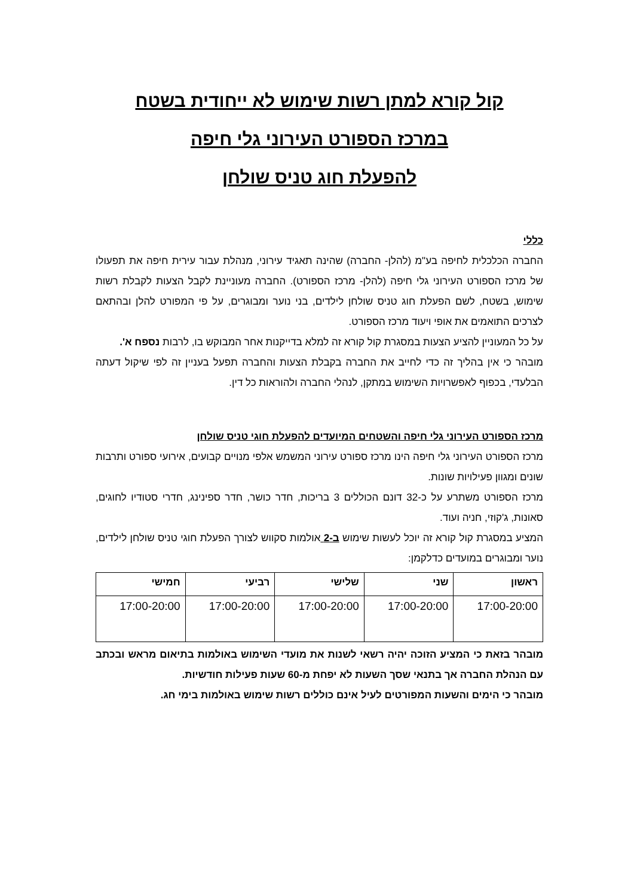קול קורא למתן רשות שימוש לא ייחודית בשטח
במרכז הספורט העירוני גלי חיפה
להפעלת חוג טניס שולחן
כללי
החברה הכלכלית לחיפה בע"מ (להלן- החברה) שהינה תאגיד עירוני, מנהלת עבור עירית חיפה את תפעולו של מרכז הספורט העירוני גלי חיפה (להלן- מרכז הספורט). החברה מעוניינת לקבל הצעות לקבלת רשות שימוש, בשטח, לשם הפעלת חוג טניס שולחן לילדים, בני נוער ומבוגרים, על פי המפורט להלן ובהתאם לצרכים התואמים את אופי ויעוד מרכז הספורט.
על כל המעוניין להציע הצעות במסגרת קול קורא זה למלא בדייקנות אחר המבוקש בו, לרבות נספח א'.
מובהר כי אין בהליך זה כדי לחייב את החברה בקבלת הצעות והחברה תפעל בעניין זה לפי שיקול דעתה הבלעדי, בכפוף לאפשרויות השימוש במתקן, לנהלי החברה ולהוראות כל דין.
מרכז הספורט העירוני גלי חיפה והשטחים המיועדים להפעלת חוגי טניס שולחן
מרכז הספורט העירוני גלי חיפה הינו מרכז ספורט עירוני המשמש אלפי מנויים קבועים, אירועי ספורט ותרבות שונים ומגוון פעילויות שונות.
מרכז הספורט משתרע על כ-32 דונם הכוללים 3 בריכות, חדר כושר, חדר ספינינג, חדרי סטודיו לחוגים, סאונות, ג'קוזי, חניה ועוד.
המציע במסגרת קול קורא זה יוכל לעשות שימוש ב-2 אולמות סקווש לצורך הפעלת חוגי טניס שולחן לילדים, נוער ומבוגרים במועדים כדלקמן:
| ראשון | שני | שלישי | רביעי | חמישי |
| --- | --- | --- | --- | --- |
| 17:00-20:00 | 17:00-20:00 | 17:00-20:00 | 17:00-20:00 | 17:00-20:00 |
מובהר בזאת כי המציע הזוכה יהיה רשאי לשנות את מועדי השימוש באולמות בתיאום מראש ובכתב עם הנהלת החברה אך בתנאי שסך השעות לא יפחת מ-60 שעות פעילות חודשיות.
מובהר כי הימים והשעות המפורטים לעיל אינם כוללים רשות שימוש באולמות בימי חג.